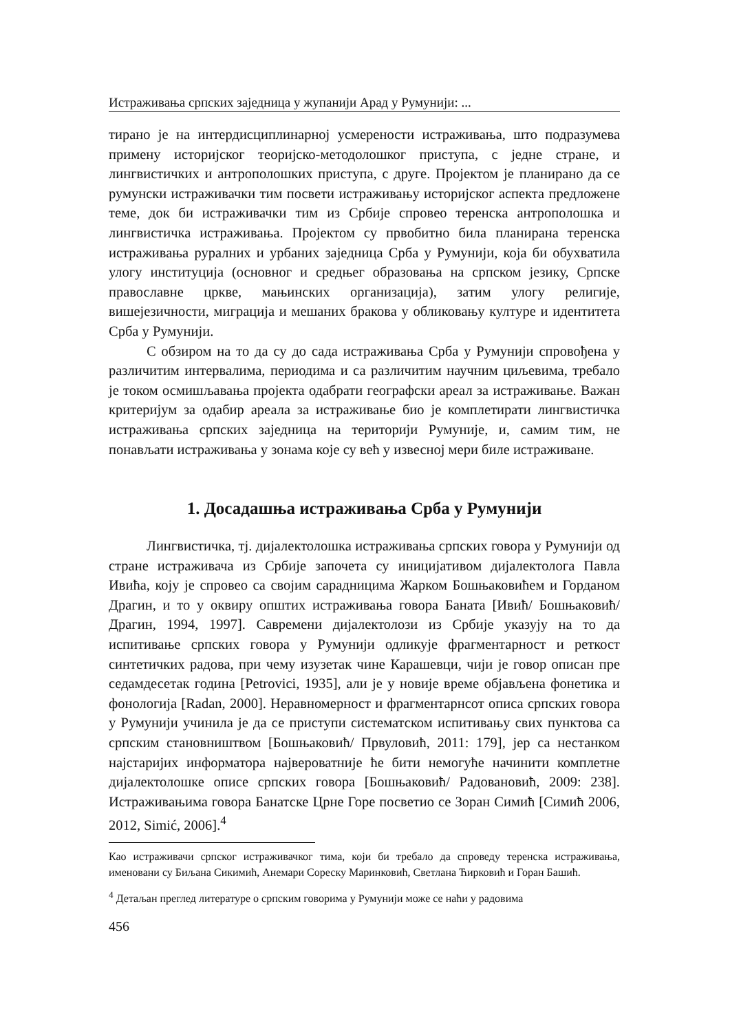Истраживања српских заједница у жупанији Арад у Румунији: ...
тирано је на интердисциплинарној усмерености истраживања, што подразумева примену историјског теоријско-методолошког приступа, с једне стране, и лингвистичких и антрополошких приступа, с друге. Пројектом је планирано да се румунски истраживачки тим посвети истраживању историјског аспекта предложене теме, док би истраживачки тим из Србије спровео теренска антрополошка и лингвистичка истраживања. Пројектом су првобитно била планирана теренска истраживања руралних и урбаних заједница Срба у Румунији, која би обухватила улогу институција (основног и средњег образовања на српском језику, Српске православне цркве, мањинских организација), затим улогу религије, вишејезичности, миграција и мешаних бракова у обликовању културе и идентитета Срба у Румунији.
С обзиром на то да су до сада истраживања Срба у Румунији спровођена у различитим интервалима, периодима и са различитим научним циљевима, требало је током осмишљавања пројекта одабрати географски ареал за истраживање. Важан критеријум за одабир ареала за истраживање био је комплетирати лингвистичка истраживања српских заједница на територији Румуније, и, самим тим, не понављати истраживања у зонама које су већ у извесној мери биле истраживане.
1. Досадашња истраживања Срба у Румунији
Лингвистичка, тј. дијалектолошка истраживања српских говора у Румунији од стране истраживача из Србије започета су иницијативом дијалектолога Павла Ивића, коју је спровео са својим сарадницима Жарком Бошњаковићем и Горданом Драгин, и то у оквиру општих истраживања говора Баната [Ивић/ Бошњаковић/ Драгин, 1994, 1997]. Савремени дијалектолози из Србије указују на то да испитивање српских говора у Румунији одликује фрагментарност и реткост синтетичких радова, при чему изузетак чине Карашевци, чији је говор описан пре седамдесетак година [Petrovici, 1935], али је у новије време објављена фонетика и фонологија [Radan, 2000]. Неравномерност и фрагментарнсот описа српских говора у Румунији учинила је да се приступи систематском испитивању свих пунктова са српским становништвом [Бошњаковић/ Првуловић, 2011: 179], јер са нестанком најстаријих информатора највероватније ће бити немогуће начинити комплетне дијалектолошке описе српских говора [Бошњаковић/ Радовановић, 2009: 238]. Истраживањима говора Банатске Црне Горе посветио се Зоран Симић [Симић 2006, 2012, Simić, 2006].<sup>4</sup>
Као истраживачи српског истраживачког тима, који би требало да спроведу теренска истраживања, именовани су Биљана Сикимић, Анемари Сореску Маринковић, Светлана Ћирковић и Горан Башић.
<sup>4</sup> Детаљан преглед литературе о српским говорима у Румунији може се наћи у радовима
456